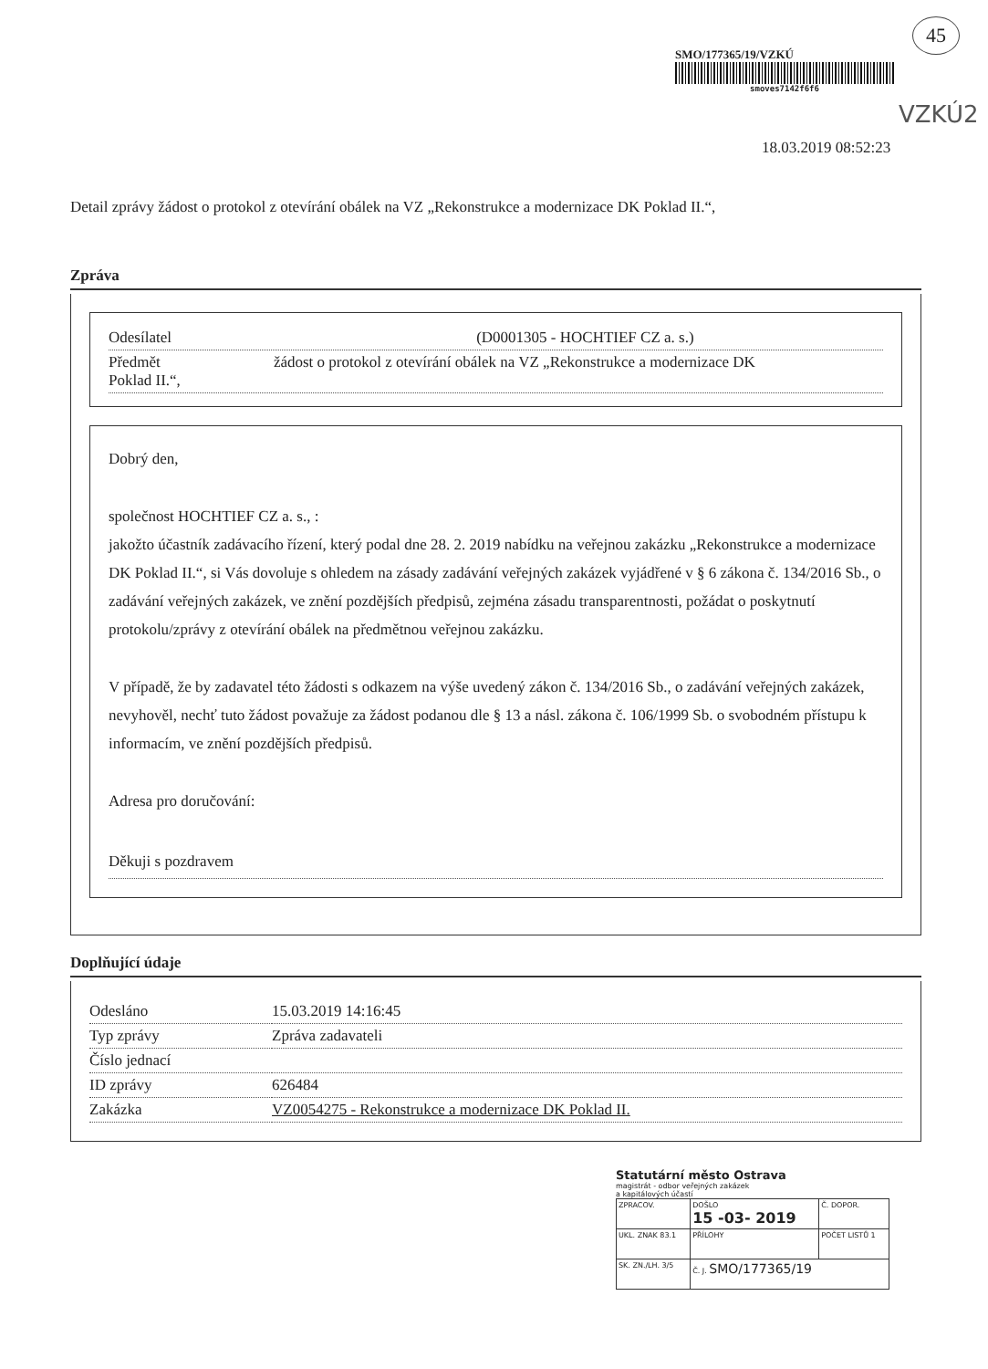45
SMO/177365/19/VZKÚ
smoves7142f6f6
VZKÚ2
18.03.2019 08:52:23
Detail zprávy žádost o protokol z otevírání obálek na VZ „Rekonstrukce a modernizace DK Poklad II.“,
Zpráva
Odesílatel (D0001305 - HOCHTIEF CZ a. s.)
Předmět žádost o protokol z otevírání obálek na VZ „Rekonstrukce a modernizace DK
Poklad II.“,
Dobrý den,
společnost HOCHTIEF CZ a. s., :
jakožto účastník zadávacího řízení, který podal dne 28. 2. 2019 nabídku na veřejnou zakázku „Rekonstrukce a modernizace DK Poklad II.“, si Vás dovoluje s ohledem na zásady zadávání veřejných zakázek vyjádřené v § 6 zákona č. 134/2016 Sb., o zadávání veřejných zakázek, ve znění pozdějších předpisů, zejména zásadu transparentnosti, požádat o poskytnutí protokolu/zprávy z otevírání obálek na předmětnou veřejnou zakázku.
V případě, že by zadavatel této žádosti s odkazem na výše uvedený zákon č. 134/2016 Sb., o zadávání veřejných zakázek, nevyhověl, nechť tuto žádost považuje za žádost podanou dle § 13 a násl. zákona č. 106/1999 Sb. o svobodném přístupu k informacím, ve znění pozdějších předpisů.
Adresa pro doručování:
Děkuji s pozdravem
Doplňující údaje
| Odesláno | 15.03.2019 14:16:45 |
| Typ zprávy | Zpráva zadavateli |
| Číslo jednací | |
| ID zprávy | 626484 |
| Zakázka | VZ0054275 - Rekonstrukce a modernizace DK Poklad II. |
Statutární město Ostrava
magistrát - odbor veřejných zakázek
a kapitálových účastí
| ZPRACOV. | DOŠLO 15 -03- 2019 | Č. DOPOR. |
| UKL. ZNAK 83.1 | PŘÍLOHY | POČET LISTŮ 1 |
| SK. ZN./LH. 3/5 | Č. J. SMO/177365/19 | |